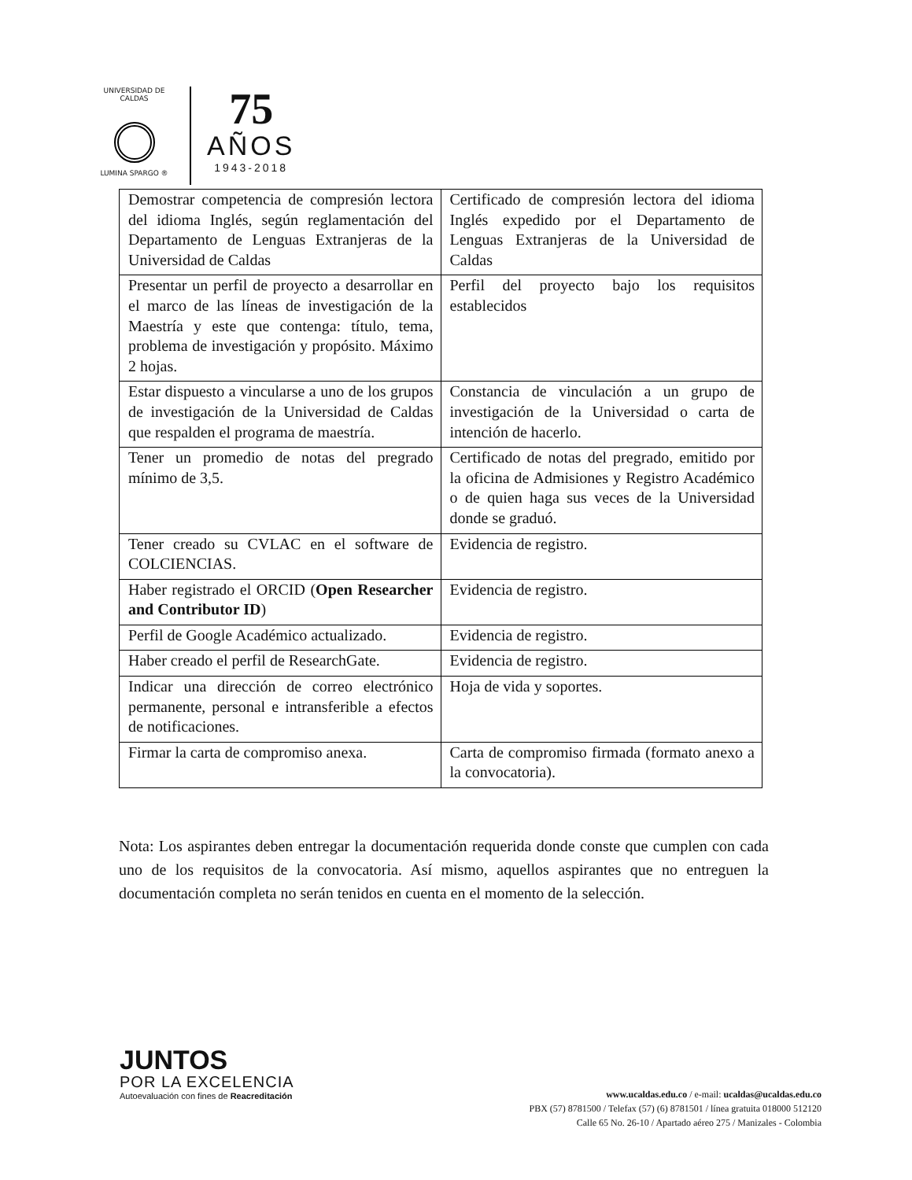UNIVERSIDAD DE CALDAS
LUMINA SPARGO ®
75
AÑOS
1943-2018
| Demostrar competencia de compresión lectora del idioma Inglés, según reglamentación del Departamento de Lenguas Extranjeras de la Universidad de Caldas | Certificado de compresión lectora del idioma Inglés expedido por el Departamento de Lenguas Extranjeras de la Universidad de Caldas |
| Presentar un perfil de proyecto a desarrollar en el marco de las líneas de investigación de la Maestría y este que contenga: título, tema, problema de investigación y propósito. Máximo 2 hojas. | Perfil del proyecto bajo los requisitos establecidos |
| Estar dispuesto a vincularse a uno de los grupos de investigación de la Universidad de Caldas que respalden el programa de maestría. | Constancia de vinculación a un grupo de investigación de la Universidad o carta de intención de hacerlo. |
| Tener un promedio de notas del pregrado mínimo de 3,5. | Certificado de notas del pregrado, emitido por la oficina de Admisiones y Registro Académico o de quien haga sus veces de la Universidad donde se graduó. |
| Tener creado su CVLAC en el software de COLCIENCIAS. | Evidencia de registro. |
| Haber registrado el ORCID ( Open Researcher and Contributor ID ) | Evidencia de registro. |
| Perfil de Google Académico actualizado. | Evidencia de registro. |
| Haber creado el perfil de ResearchGate. | Evidencia de registro. |
| Indicar una dirección de correo electrónico permanente, personal e intransferible a efectos de notificaciones. | Hoja de vida y soportes. |
| Firmar la carta de compromiso anexa. | Carta de compromiso firmada (formato anexo a la convocatoria). |
Nota: Los aspirantes deben entregar la documentación requerida donde conste que cumplen con cada uno de los requisitos de la convocatoria. Así mismo, aquellos aspirantes que no entreguen la documentación completa no serán tenidos en cuenta en el momento de la selección.
JUNTOS
POR LA EXCELENCIA
Autoevaluación con fines de Reacreditación
www.ucaldas.edu.co / e-mail: ucaldas@ucaldas.edu.co
PBX (57) 8781500 / Telefax (57) (6) 8781501 / línea gratuita 018000 512120
Calle 65 No. 26-10 / Apartado aéreo 275 / Manizales - Colombia